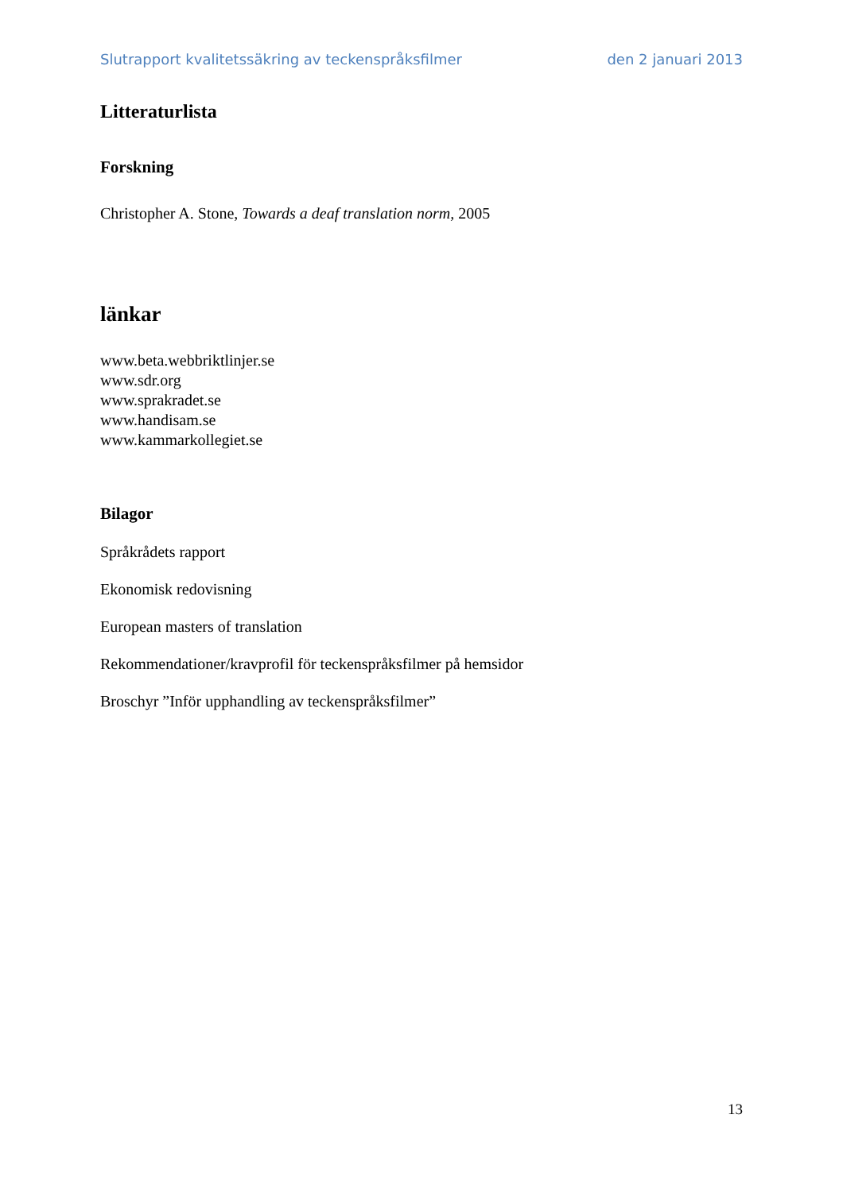Slutrapport kvalitetssäkring av teckenspråksfilmer den 2 januari 2013
Litteraturlista
Forskning
Christopher A. Stone, Towards a deaf translation norm, 2005
länkar
www.beta.webbriktlinjer.se
www.sdr.org
www.sprakradet.se
www.handisam.se
www.kammarkollegiet.se
Bilagor
Språkrådets rapport
Ekonomisk redovisning
European masters of translation
Rekommendationer/kravprofil för teckenspråksfilmer på hemsidor
Broschyr ”Inför upphandling av teckenspråksfilmer”
13